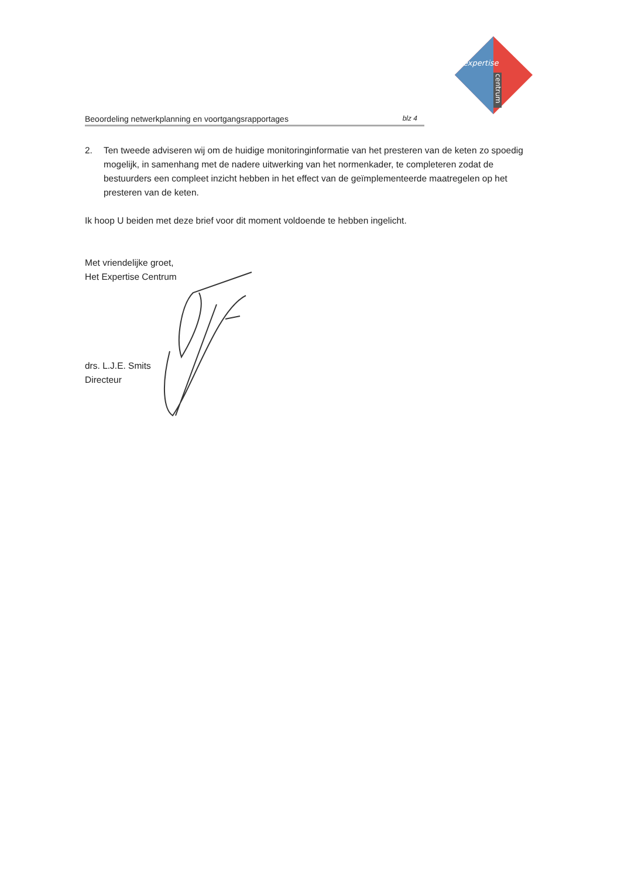expertise
centrum
Beoordeling netwerkplanning en voortgangsrapportages blz 4
2. Ten tweede adviseren wij om de huidige monitoringinformatie van het presteren van de keten zo spoedig mogelijk, in samenhang met de nadere uitwerking van het normenkader, te completeren zodat de bestuurders een compleet inzicht hebben in het effect van de geïmplementeerde maatregelen op het presteren van de keten.
Ik hoop U beiden met deze brief voor dit moment voldoende te hebben ingelicht.
Met vriendelijke groet,
Het Expertise Centrum
drs. L.J.E. Smits
Directeur